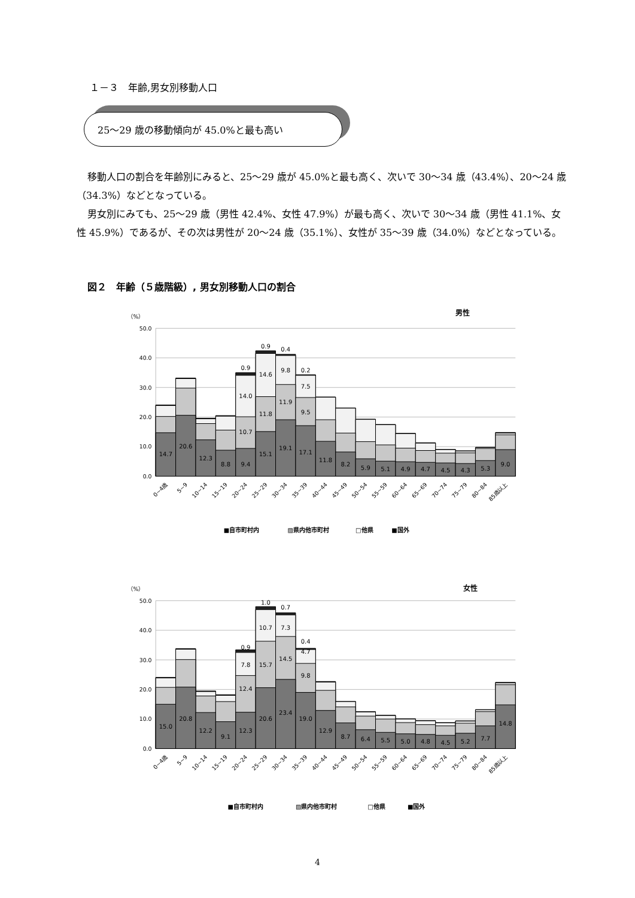１－３　年齢,男女別移動人口
25～29 歳の移動傾向が 45.0%と最も高い
移動人口の割合を年齢別にみると、25～29 歳が 45.0%と最も高く、次いで 30～34 歳（43.4%）、20～24 歳（34.3%）などとなっている。
男女別にみても、25～29 歳（男性 42.4%、女性 47.9%）が最も高く、次いで 30～34 歳（男性 41.1%、女性 45.9%）であるが、その次は男性が 20～24 歳（35.1%）、女性が 35～39 歳（34.0%）などとなっている。
図２　年齢（５歳階級）, 男女別移動人口の割合
（%）
男性
50.0
40.0
30.0
20.0
10.0
0.0
14.7
20.6
12.3
8.8
9.4
15.1
19.1
17.1
11.8
8.2
5.9
5.1
4.9
4.7
4.5
4.3
5.3
9.0
10.7
14.0
0.9
11.8
14.6
0.9
11.9
9.8
0.4
9.5
7.5
0.2
0~4歳
5~9
10~14
15~19
20~24
25~29
30~34
35~39
40~44
45~49
50~54
55~59
60~64
65~69
70~74
75~79
80~84
85歳以上
■自市町村内
▨県内他市町村
□他県
■国外
（%）
女性
50.0
40.0
30.0
20.0
10.0
0.0
15.0
20.8
12.2
9.1
12.3
20.6
23.4
19.0
12.9
8.7
6.4
5.5
5.0
4.8
4.5
5.2
7.7
14.8
12.4
7.8
0.9
15.7
10.7
1.0
14.5
7.3
0.7
9.8
4.7
0.4
0~4歳
5~9
10~14
15~19
20~24
25~29
30~34
35~39
40~44
45~49
50~54
55~59
60~64
65~69
70~74
75~79
80~84
85歳以上
■自市町村内
▨県内他市町村
□他県
■国外
4